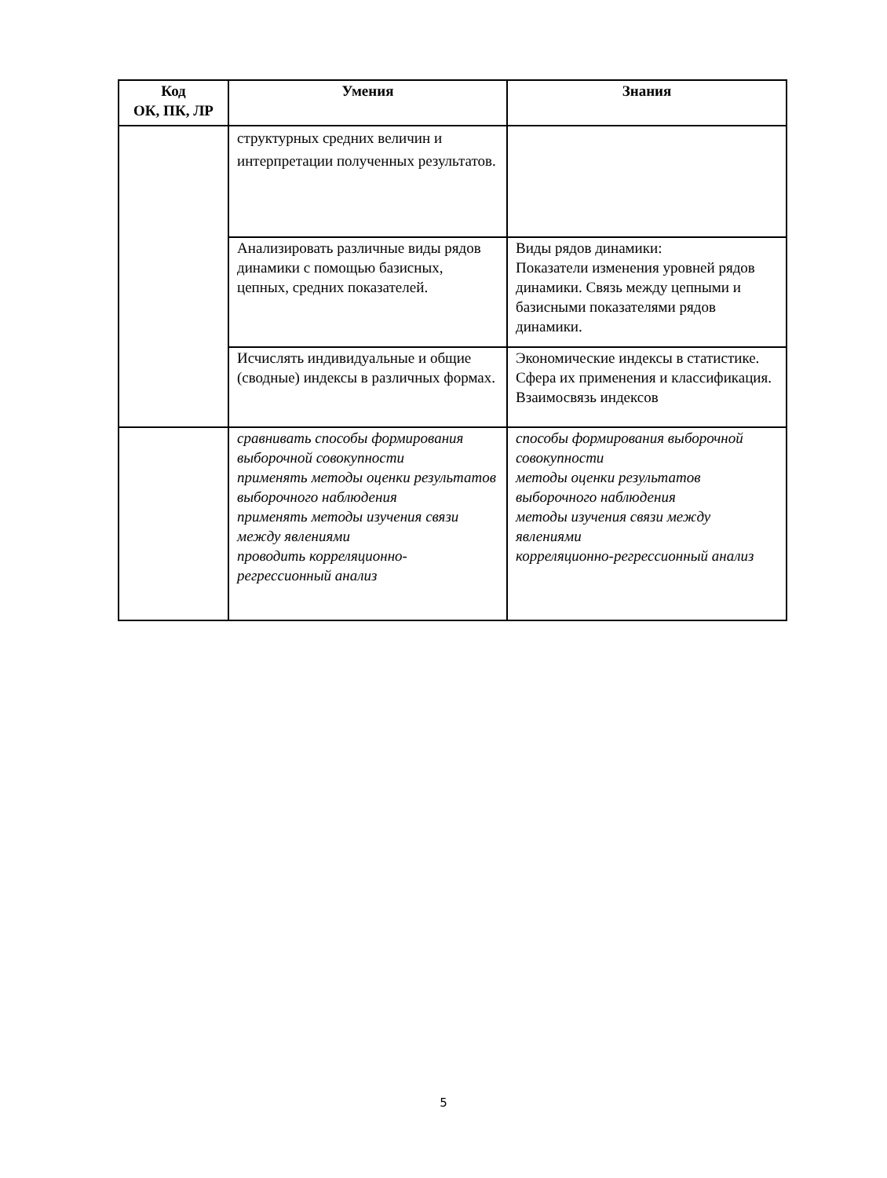| Код ОК, ПК, ЛР | Умения | Знания |
| --- | --- | --- |
| | структурных средних величин и интерпретации полученных результатов. | |
| | Анализировать различные виды рядов динамики с помощью базисных, цепных, средних показателей. | Виды рядов динамики: Показатели изменения уровней рядов динамики. Связь между цепными и базисными показателями рядов динамики. |
| | Исчислять индивидуальные и общие (сводные) индексы в различных формах. | Экономические индексы в статистике. Сфера их применения и классификация. Взаимосвязь индексов |
| | сравнивать способы формирования выборочной совокупности применять методы оценки результатов выборочного наблюдения применять методы изучения связи между явлениями проводить корреляционно-регрессионный анализ | способы формирования выборочной совокупности методы оценки результатов выборочного наблюдения методы изучения связи между явлениями корреляционно-регрессионный анализ |
5